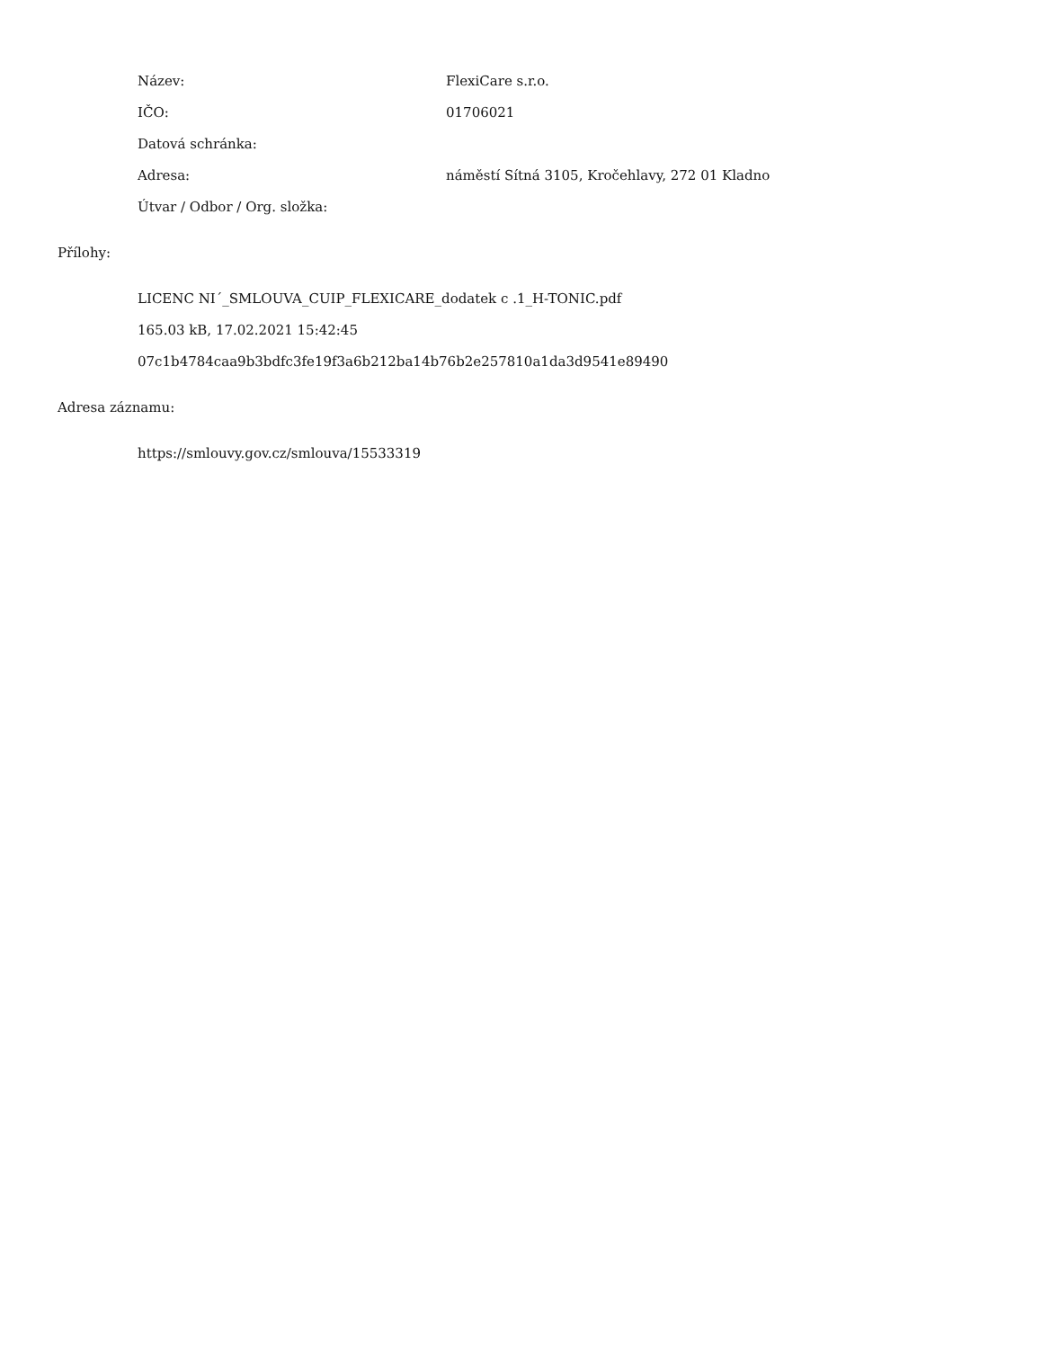Název: FlexiCare s.r.o.
IČO: 01706021
Datová schránka:
Adresa: náměstí Sítná 3105, Kročehlavy, 272 01 Kladno
Útvar / Odbor / Org. složka:
Přílohy:
LICENC NI´_SMLOUVA_CUIP_FLEXICARE_dodatek c .1_H-TONIC.pdf
165.03 kB, 17.02.2021 15:42:45
07c1b4784caa9b3bdfc3fe19f3a6b212ba14b76b2e257810a1da3d9541e89490
Adresa záznamu:
https://smlouvy.gov.cz/smlouva/15533319